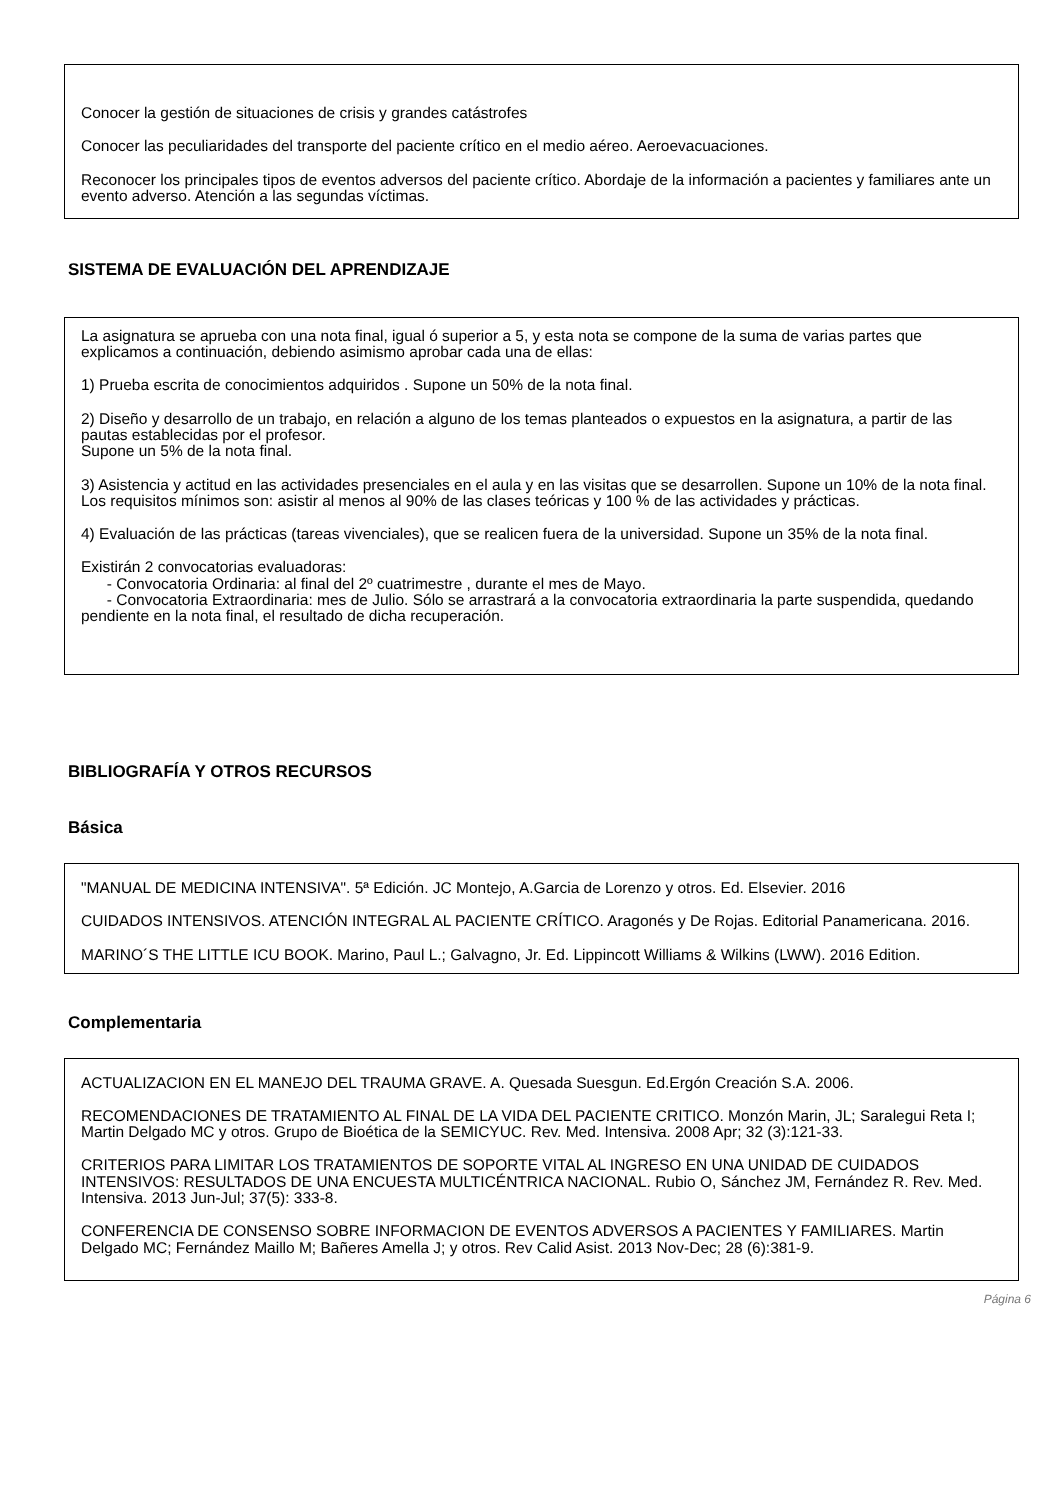Conocer la gestión de situaciones de crisis y grandes catástrofes
Conocer las peculiaridades del transporte del paciente crítico en el medio aéreo. Aeroevacuaciones.
Reconocer los principales tipos de eventos adversos del paciente crítico. Abordaje de la información a pacientes y familiares ante un evento adverso. Atención a las segundas víctimas.
SISTEMA DE EVALUACIÓN DEL APRENDIZAJE
La asignatura se aprueba con una nota final, igual ó superior a 5, y esta nota se compone de la suma de varias partes que explicamos a continuación, debiendo asimismo aprobar cada una de ellas:
1) Prueba escrita de conocimientos adquiridos . Supone un 50% de la nota final.
2) Diseño y desarrollo de un trabajo, en relación a alguno de los temas planteados o expuestos en la asignatura, a partir de las pautas establecidas por el profesor.
Supone un 5% de la nota final.
3) Asistencia y actitud en las actividades presenciales en el aula y en las visitas que se desarrollen. Supone un 10% de la nota final. Los requisitos mínimos son: asistir al menos al 90% de las clases teóricas y 100 % de las actividades y prácticas.
4) Evaluación de las prácticas (tareas vivenciales), que se realicen fuera de la universidad. Supone un 35% de la nota final.
Existirán 2 convocatorias evaluadoras:
- Convocatoria Ordinaria: al final del 2º cuatrimestre , durante el mes de Mayo.
- Convocatoria Extraordinaria: mes de Julio. Sólo se arrastrará a la convocatoria extraordinaria la parte suspendida, quedando pendiente en la nota final, el resultado de dicha recuperación.
BIBLIOGRAFÍA Y OTROS RECURSOS
Básica
"MANUAL DE MEDICINA INTENSIVA". 5ª Edición. JC Montejo, A.Garcia de Lorenzo y otros. Ed. Elsevier. 2016
CUIDADOS INTENSIVOS. ATENCIÓN INTEGRAL AL PACIENTE CRÍTICO. Aragonés y De Rojas. Editorial Panamericana. 2016.
MARINO´S THE LITTLE ICU BOOK. Marino, Paul L.; Galvagno, Jr. Ed. Lippincott Williams & Wilkins (LWW). 2016 Edition.
Complementaria
ACTUALIZACION EN EL MANEJO DEL TRAUMA GRAVE. A. Quesada Suesgun. Ed.Ergón Creación S.A. 2006.
RECOMENDACIONES DE TRATAMIENTO AL FINAL DE LA VIDA DEL PACIENTE CRITICO. Monzón Marin, JL; Saralegui Reta I; Martin Delgado MC y otros. Grupo de Bioética de la SEMICYUC. Rev. Med. Intensiva. 2008 Apr; 32 (3):121-33.
CRITERIOS PARA LIMITAR LOS TRATAMIENTOS DE SOPORTE VITAL AL INGRESO EN UNA UNIDAD DE CUIDADOS INTENSIVOS: RESULTADOS DE UNA ENCUESTA MULTICÉNTRICA NACIONAL. Rubio O, Sánchez JM, Fernández R. Rev. Med. Intensiva. 2013 Jun-Jul; 37(5): 333-8.
CONFERENCIA DE CONSENSO SOBRE INFORMACION DE EVENTOS ADVERSOS A PACIENTES Y FAMILIARES. Martin Delgado MC; Fernández Maillo M; Bañeres Amella J; y otros. Rev Calid Asist. 2013 Nov-Dec; 28 (6):381-9.
Página 6